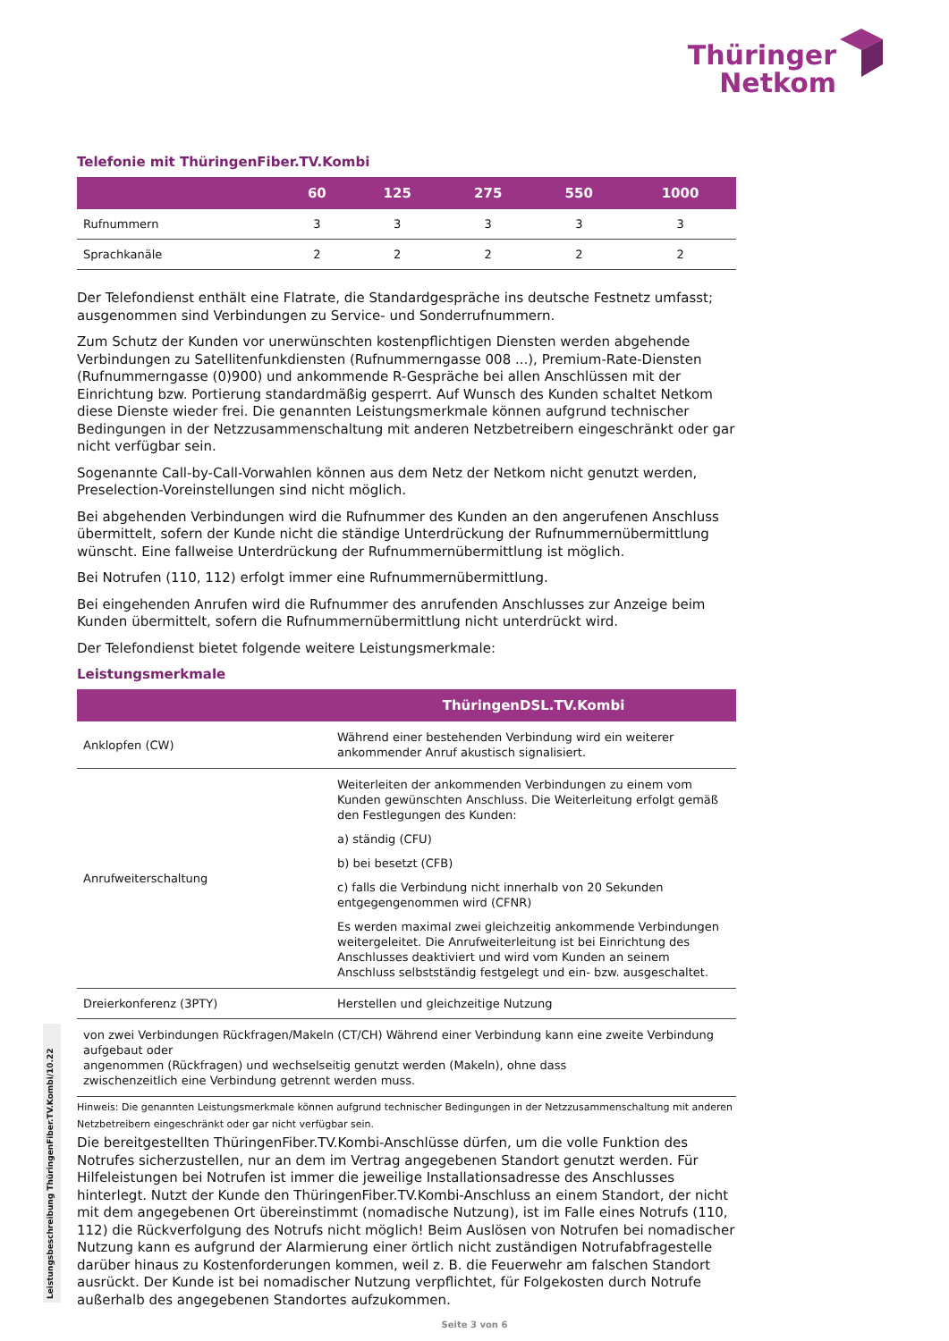Thüringer
Netkom
Telefonie mit ThüringenFiber.TV.Kombi
| | 60 | 125 | 275 | 550 | 1000 |
| --- | --- | --- | --- | --- | --- |
| Rufnummern | 3 | 3 | 3 | 3 | 3 |
| Sprachkanäle | 2 | 2 | 2 | 2 | 2 |
Der Telefondienst enthält eine Flatrate, die Standardgespräche ins deutsche Festnetz umfasst; ausgenommen sind Verbindungen zu Service- und Sonderrufnummern.
Zum Schutz der Kunden vor unerwünschten kostenpflichtigen Diensten werden abgehende Verbindungen zu Satellitenfunkdiensten (Rufnummerngasse 008 ...), Premium-Rate-Diensten (Rufnummerngasse (0)900) und ankommende R-Gespräche bei allen Anschlüssen mit der Einrichtung bzw. Portierung standardmäßig gesperrt. Auf Wunsch des Kunden schaltet Netkom diese Dienste wieder frei. Die genannten Leistungsmerkmale können aufgrund technischer Bedingungen in der Netzzusammenschaltung mit anderen Netzbetreibern eingeschränkt oder gar nicht verfügbar sein.
Sogenannte Call-by-Call-Vorwahlen können aus dem Netz der Netkom nicht genutzt werden, Preselection-Voreinstellungen sind nicht möglich.
Bei abgehenden Verbindungen wird die Rufnummer des Kunden an den angerufenen Anschluss übermittelt, sofern der Kunde nicht die ständige Unterdrückung der Rufnummernübermittlung wünscht. Eine fallweise Unterdrückung der Rufnummernübermittlung ist möglich.
Bei Notrufen (110, 112) erfolgt immer eine Rufnummernübermittlung.
Bei eingehenden Anrufen wird die Rufnummer des anrufenden Anschlusses zur Anzeige beim Kunden übermittelt, sofern die Rufnummernübermittlung nicht unterdrückt wird.
Der Telefondienst bietet folgende weitere Leistungsmerkmale:
Leistungsmerkmale
| | ThüringenDSL.TV.Kombi |
| --- | --- |
| Anklopfen (CW) | Während einer bestehenden Verbindung wird ein weiterer ankommender Anruf akustisch signalisiert. |
| Anrufweiterschaltung | Weiterleiten der ankommenden Verbindungen zu einem vom Kunden gewünschten Anschluss. Die Weiterleitung erfolgt gemäß den Festlegungen des Kunden: a) ständig (CFU) b) bei besetzt (CFB) c) falls die Verbindung nicht innerhalb von 20 Sekunden entgegengenommen wird (CFNR) Es werden maximal zwei gleichzeitig ankommende Verbindungen weitergeleitet. Die Anrufweiterleitung ist bei Einrichtung des Anschlusses deaktiviert und wird vom Kunden an seinem Anschluss selbstständig festgelegt und ein- bzw. ausgeschaltet. |
| Dreierkonferenz (3PTY) | Herstellen und gleichzeitige Nutzung |
| von zwei Verbindungen Rückfragen/Makeln (CT/CH) Während einer Verbindung kann eine zweite Verbindung aufgebaut oder angenommen (Rückfragen) und wechselseitig genutzt werden (Makeln), ohne dass zwischenzeitlich eine Verbindung getrennt werden muss. | |
Hinweis: Die genannten Leistungsmerkmale können aufgrund technischer Bedingungen in der Netzzusammenschaltung mit anderen Netzbetreibern eingeschränkt oder gar nicht verfügbar sein.
Die bereitgestellten ThüringenFiber.TV.Kombi-Anschlüsse dürfen, um die volle Funktion des Notrufes sicherzustellen, nur an dem im Vertrag angegebenen Standort genutzt werden. Für Hilfeleistungen bei Notrufen ist immer die jeweilige Installationsadresse des Anschlusses hinterlegt. Nutzt der Kunde den ThüringenFiber.TV.Kombi-Anschluss an einem Standort, der nicht mit dem angegebenen Ort übereinstimmt (nomadische Nutzung), ist im Falle eines Notrufs (110, 112) die Rückverfolgung des Notrufs nicht möglich! Beim Auslösen von Notrufen bei nomadischer Nutzung kann es aufgrund der Alarmierung einer örtlich nicht zuständigen Notrufabfragestelle darüber hinaus zu Kostenforderungen kommen, weil z. B. die Feuerwehr am falschen Standort ausrückt. Der Kunde ist bei nomadischer Nutzung verpflichtet, für Folgekosten durch Notrufe außerhalb des angegebenen Standortes aufzukommen.
Leistungsbeschreibung ThüringenFiber.TV.Kombi/10.22
Seite 3 von 6